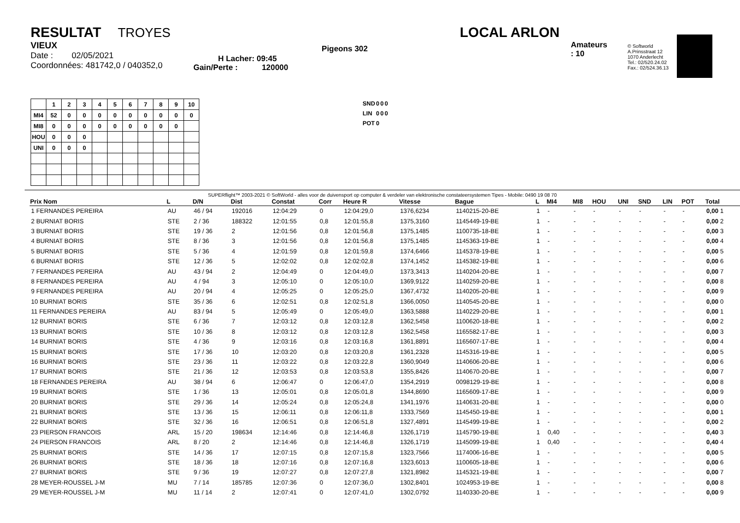RESULTAT TROYES
VIEUX
Date : 02/05/2021
Coordonnées: 481742,0 / 040352,0
H Lacher: 09:45
Gain/Perte : 120000
Pigeons 302
LOCAL ARLON
Amateurs : 10
© Softworld
A.Prinsstraat 12
1070 Anderlecht
Tel.: 02/520.24.02
Fax.: 02/524.36.13
| | 1 | 2 | 3 | 4 | 5 | 6 | 7 | 8 | 9 | 10 |
| --- | --- | --- | --- | --- | --- | --- | --- | --- | --- | --- |
| MI4 | 52 | 0 | 0 | 0 | 0 | 0 | 0 | 0 | 0 | 0 |
| MI8 | 0 | 0 | 0 | 0 | 0 | 0 | 0 | 0 | 0 | |
| HOU | 0 | 0 | 0 | | | | | | | |
| UNI | 0 | 0 | 0 | | | | | | | |
| SND | 0 | 0 | 0 |
| LIN | 0 | 0 | 0 |
| POT | 0 | | |
SUPERflight™ 2003-2021 © SoftWorld - alles voor de duivensport op computer & verdeler van elektronische constateersystemen Tipes - Mobile: 0490 19 08 70
| Prix Nom | L | D/N | Dist | Constat | Corr | Heure R | Vitesse | Bague | L | MI4 | MI8 | HOU | UNI | SND | LIN | POT | Total |
| --- | --- | --- | --- | --- | --- | --- | --- | --- | --- | --- | --- | --- | --- | --- | --- | --- | --- |
| 1 FERNANDES PEREIRA | AU | 46 / 94 | 192016 | 12:04:29 | 0 | 12:04:29,0 | 1376,6234 | 1140215-20-BE | 1 | - | - | - | - | - | - | - | 0,00 1 |
| 2 BURNIAT BORIS | STE | 2 / 36 | 188322 | 12:01:55 | 0,8 | 12:01:55,8 | 1375,3160 | 1145449-19-BE | 1 | - | - | - | - | - | - | - | 0,00 2 |
| 3 BURNIAT BORIS | STE | 19 / 36 | 2 | 12:01:56 | 0,8 | 12:01:56,8 | 1375,1485 | 1100735-18-BE | 1 | - | - | - | - | - | - | - | 0,00 3 |
| 4 BURNIAT BORIS | STE | 8 / 36 | 3 | 12:01:56 | 0,8 | 12:01:56,8 | 1375,1485 | 1145363-19-BE | 1 | - | - | - | - | - | - | - | 0,00 4 |
| 5 BURNIAT BORIS | STE | 5 / 36 | 4 | 12:01:59 | 0,8 | 12:01:59,8 | 1374,6466 | 1145378-19-BE | 1 | - | - | - | - | - | - | - | 0,00 5 |
| 6 BURNIAT BORIS | STE | 12 / 36 | 5 | 12:02:02 | 0,8 | 12:02:02,8 | 1374,1452 | 1145382-19-BE | 1 | - | - | - | - | - | - | - | 0,00 6 |
| 7 FERNANDES PEREIRA | AU | 43 / 94 | 2 | 12:04:49 | 0 | 12:04:49,0 | 1373,3413 | 1140204-20-BE | 1 | - | - | - | - | - | - | - | 0,00 7 |
| 8 FERNANDES PEREIRA | AU | 4 / 94 | 3 | 12:05:10 | 0 | 12:05:10,0 | 1369,9122 | 1140259-20-BE | 1 | - | - | - | - | - | - | - | 0,00 8 |
| 9 FERNANDES PEREIRA | AU | 20 / 94 | 4 | 12:05:25 | 0 | 12:05:25,0 | 1367,4732 | 1140205-20-BE | 1 | - | - | - | - | - | - | - | 0,00 9 |
| 10 BURNIAT BORIS | STE | 35 / 36 | 6 | 12:02:51 | 0,8 | 12:02:51,8 | 1366,0050 | 1140545-20-BE | 1 | - | - | - | - | - | - | - | 0,00 0 |
| 11 FERNANDES PEREIRA | AU | 83 / 94 | 5 | 12:05:49 | 0 | 12:05:49,0 | 1363,5888 | 1140229-20-BE | 1 | - | - | - | - | - | - | - | 0,00 1 |
| 12 BURNIAT BORIS | STE | 6 / 36 | 7 | 12:03:12 | 0,8 | 12:03:12,8 | 1362,5458 | 1100620-18-BE | 1 | - | - | - | - | - | - | - | 0,00 2 |
| 13 BURNIAT BORIS | STE | 10 / 36 | 8 | 12:03:12 | 0,8 | 12:03:12,8 | 1362,5458 | 1165582-17-BE | 1 | - | - | - | - | - | - | - | 0,00 3 |
| 14 BURNIAT BORIS | STE | 4 / 36 | 9 | 12:03:16 | 0,8 | 12:03:16,8 | 1361,8891 | 1165607-17-BE | 1 | - | - | - | - | - | - | - | 0,00 4 |
| 15 BURNIAT BORIS | STE | 17 / 36 | 10 | 12:03:20 | 0,8 | 12:03:20,8 | 1361,2328 | 1145316-19-BE | 1 | - | - | - | - | - | - | - | 0,00 5 |
| 16 BURNIAT BORIS | STE | 23 / 36 | 11 | 12:03:22 | 0,8 | 12:03:22,8 | 1360,9049 | 1140606-20-BE | 1 | - | - | - | - | - | - | - | 0,00 6 |
| 17 BURNIAT BORIS | STE | 21 / 36 | 12 | 12:03:53 | 0,8 | 12:03:53,8 | 1355,8426 | 1140670-20-BE | 1 | - | - | - | - | - | - | - | 0,00 7 |
| 18 FERNANDES PEREIRA | AU | 38 / 94 | 6 | 12:06:47 | 0 | 12:06:47,0 | 1354,2919 | 0098129-19-BE | 1 | - | - | - | - | - | - | - | 0,00 8 |
| 19 BURNIAT BORIS | STE | 1 / 36 | 13 | 12:05:01 | 0,8 | 12:05:01,8 | 1344,8690 | 1165609-17-BE | 1 | - | - | - | - | - | - | - | 0,00 9 |
| 20 BURNIAT BORIS | STE | 29 / 36 | 14 | 12:05:24 | 0,8 | 12:05:24,8 | 1341,1976 | 1140631-20-BE | 1 | - | - | - | - | - | - | - | 0,00 0 |
| 21 BURNIAT BORIS | STE | 13 / 36 | 15 | 12:06:11 | 0,8 | 12:06:11,8 | 1333,7569 | 1145450-19-BE | 1 | - | - | - | - | - | - | - | 0,00 1 |
| 22 BURNIAT BORIS | STE | 32 / 36 | 16 | 12:06:51 | 0,8 | 12:06:51,8 | 1327,4891 | 1145499-19-BE | 1 | - | - | - | - | - | - | - | 0,00 2 |
| 23 PIERSON FRANCOIS | ARL | 15 / 20 | 198634 | 12:14:46 | 0,8 | 12:14:46,8 | 1326,1719 | 1145790-19-BE | 1 | 0,40 | - | - | - | - | - | - | 0,40 3 |
| 24 PIERSON FRANCOIS | ARL | 8 / 20 | 2 | 12:14:46 | 0,8 | 12:14:46,8 | 1326,1719 | 1145099-19-BE | 1 | 0,40 | - | - | - | - | - | - | 0,40 4 |
| 25 BURNIAT BORIS | STE | 14 / 36 | 17 | 12:07:15 | 0,8 | 12:07:15,8 | 1323,7566 | 1174006-16-BE | 1 | - | - | - | - | - | - | - | 0,00 5 |
| 26 BURNIAT BORIS | STE | 18 / 36 | 18 | 12:07:16 | 0,8 | 12:07:16,8 | 1323,6013 | 1100605-18-BE | 1 | - | - | - | - | - | - | - | 0,00 6 |
| 27 BURNIAT BORIS | STE | 9 / 36 | 19 | 12:07:27 | 0,8 | 12:07:27,8 | 1321,8982 | 1145321-19-BE | 1 | - | - | - | - | - | - | - | 0,00 7 |
| 28 MEYER-ROUSSEL J-M | MU | 7 / 14 | 185785 | 12:07:36 | 0 | 12:07:36,0 | 1302,8401 | 1024953-19-BE | 1 | - | - | - | - | - | - | - | 0,00 8 |
| 29 MEYER-ROUSSEL J-M | MU | 11 / 14 | 2 | 12:07:41 | 0 | 12:07:41,0 | 1302,0792 | 1140330-20-BE | 1 | - | - | - | - | - | - | - | 0,00 9 |